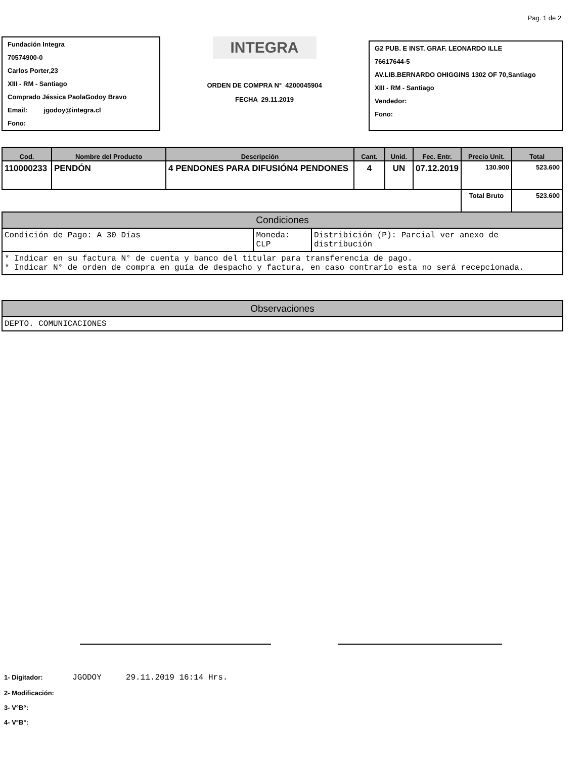Pag. 1 de 2
Fundación Integra
70574900-0
Carlos Porter,23
XIII - RM - Santiago
Comprado Jéssica PaolaGodoy Bravo
Email: jgodoy@integra.cl
Fono:
INTEGRA
ORDEN DE COMPRA N° 4200045904
FECHA 29.11.2019
G2 PUB. E INST. GRAF. LEONARDO ILLE
76617644-5
AV.LIB.BERNARDO OHIGGINS 1302 OF 70,Santiago
XIII - RM - Santiago
Vendedor:
Fono:
| Cod. | Nombre del Producto | Descripción | Cant. | Unid. | Fec. Entr. | Precio Unit. | Total |
| --- | --- | --- | --- | --- | --- | --- | --- |
| 110000233 | PENDÓN | 4 PENDONES PARA DIFUSIÓN4 PENDONES | 4 | UN | 07.12.2019 | 130.900 | 523.600 |
| | | | | | | Total Bruto | 523.600 |
Condiciones
Condición de Pago: A 30 Días Moneda: CLP
Distribición (P): Parcial ver anexo de distribución
* Indicar en su factura N° de cuenta y banco del titular para transferencia de pago.
* Indicar N° de orden de compra en guía de despacho y factura, en caso contrario esta no será recepcionada.
Observaciones
DEPTO. COMUNICACIONES
1- Digitador: JGODOY 29.11.2019 16:14 Hrs.
2- Modificación:
3- V°B°:
4- V°B°: